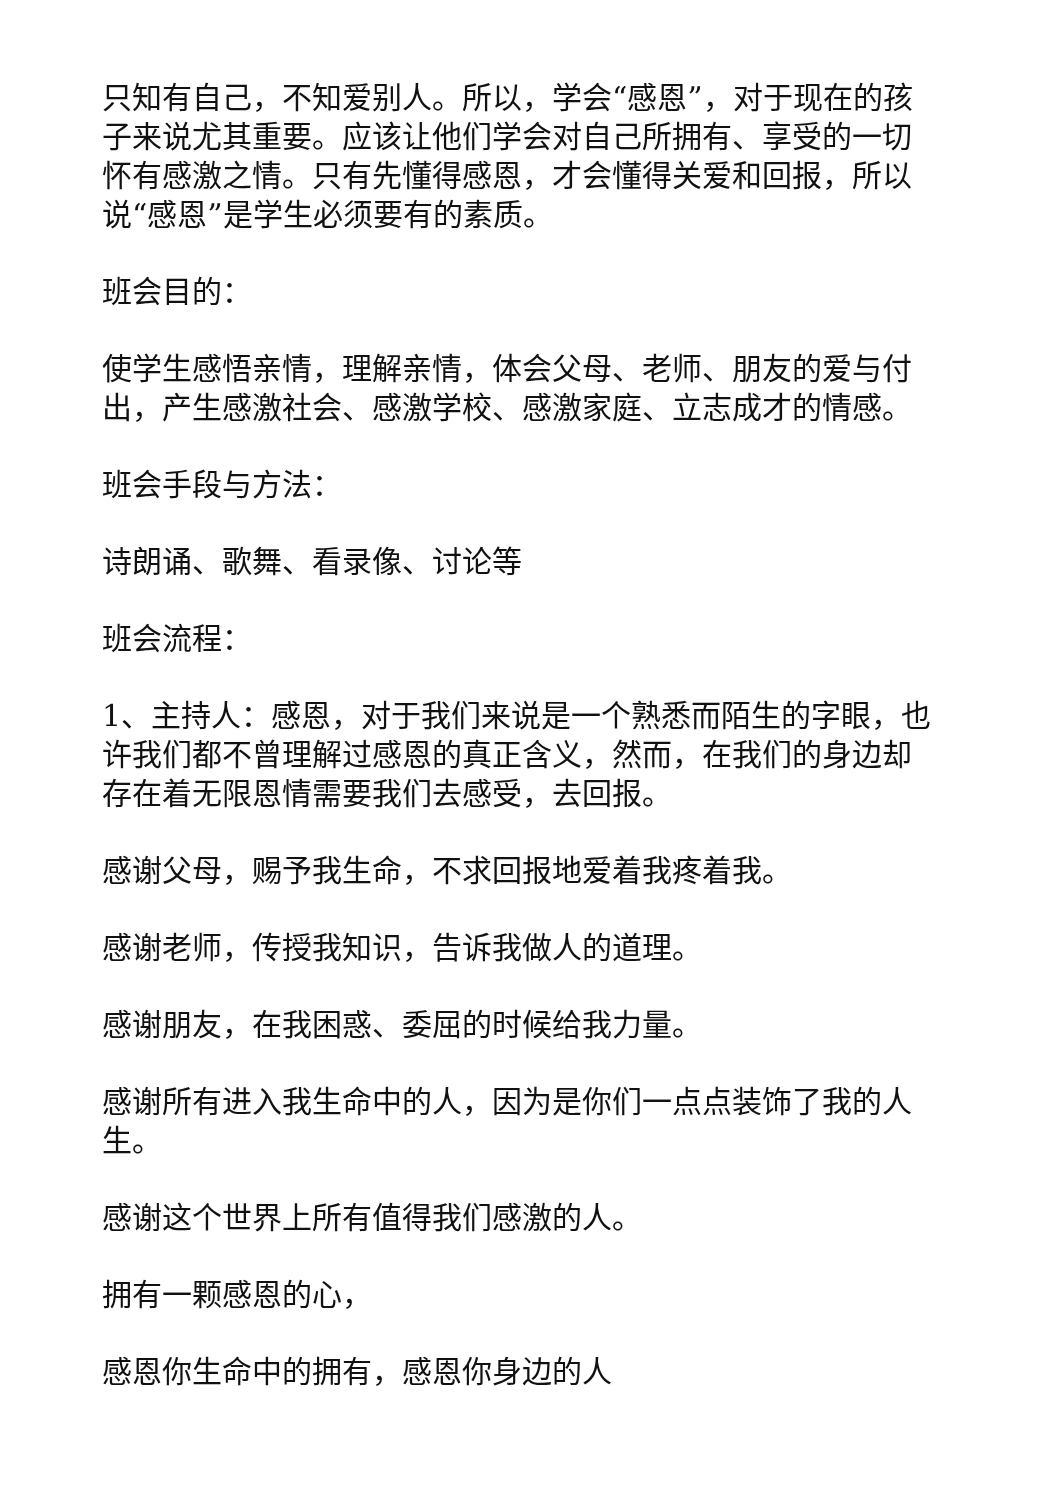只知有自己，不知爱别人。所以，学会“感恩”，对于现在的孩子来说尤其重要。应该让他们学会对自己所拥有、享受的一切怀有感激之情。只有先懂得感恩，才会懂得关爱和回报，所以说“感恩”是学生必须要有的素质。
班会目的：
使学生感悟亲情，理解亲情，体会父母、老师、朋友的爱与付出，产生感激社会、感激学校、感激家庭、立志成才的情感。
班会手段与方法：
诗朗诵、歌舞、看录像、讨论等
班会流程：
1、主持人：感恩，对于我们来说是一个熟悉而陌生的字眼，也许我们都不曾理解过感恩的真正含义，然而，在我们的身边却存在着无限恩情需要我们去感受，去回报。
感谢父母，赐予我生命，不求回报地爱着我疼着我。
感谢老师，传授我知识，告诉我做人的道理。
感谢朋友，在我困惑、委屈的时候给我力量。
感谢所有进入我生命中的人，因为是你们一点点装饰了我的人生。
感谢这个世界上所有值得我们感激的人。
拥有一颗感恩的心，
感恩你生命中的拥有，感恩你身边的人